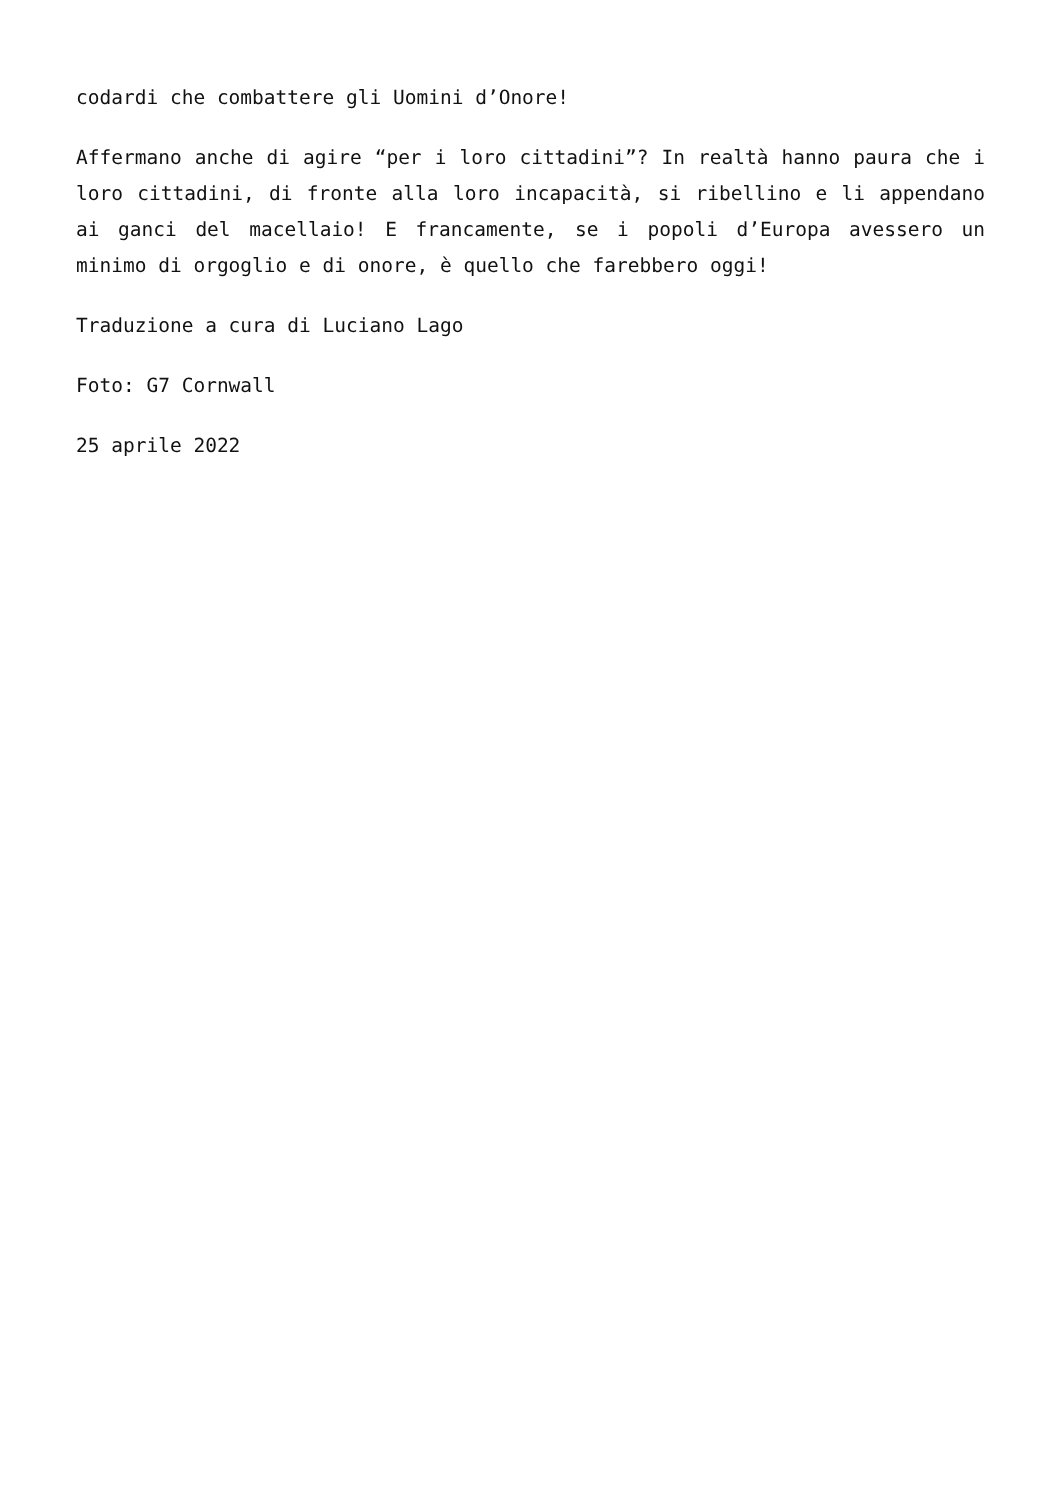codardi che combattere gli Uomini d’Onore!
Affermano anche di agire “per i loro cittadini”? In realtà hanno paura che i loro cittadini, di fronte alla loro incapacità, si ribellino e li appendano ai ganci del macellaio! E francamente, se i popoli d’Europa avessero un minimo di orgoglio e di onore, è quello che farebbero oggi!
Traduzione a cura di Luciano Lago
Foto: G7 Cornwall
25 aprile 2022